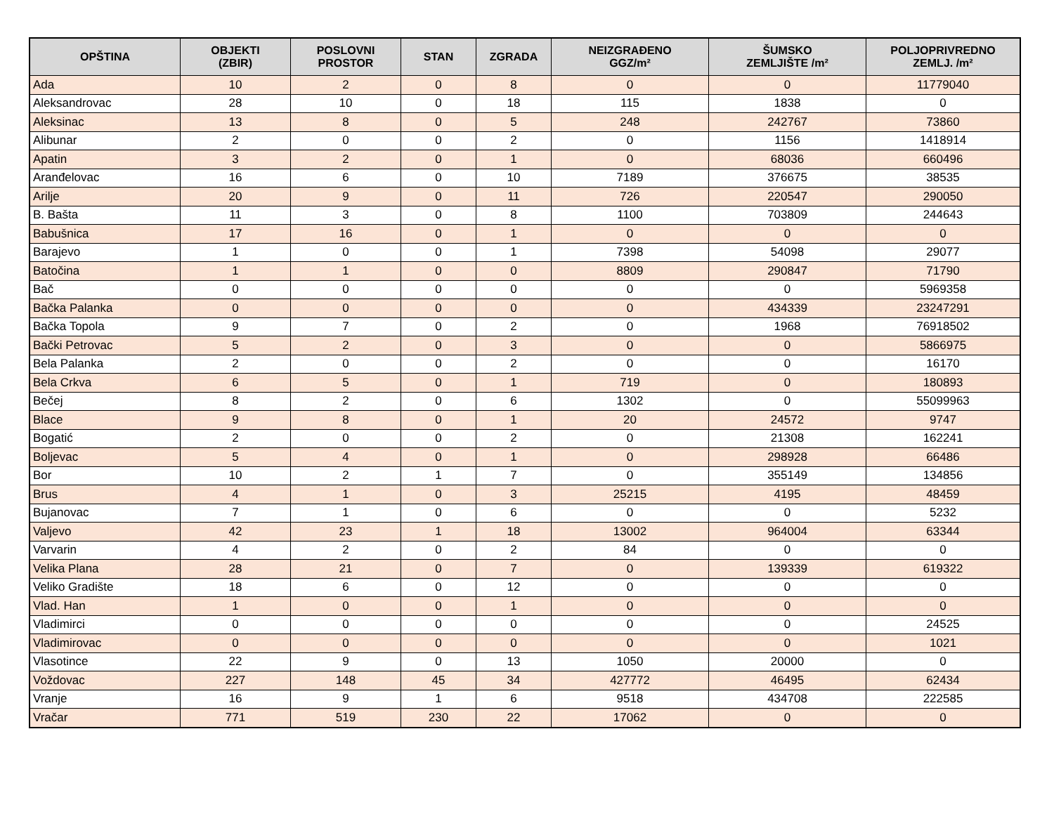| OPŠTINA | OBJEKTI (ZBIR) | POSLOVNI PROSTOR | STAN | ZGRADA | NEIZGRAĐENO GGZ/m² | ŠUMSKO ZEMLJIŠTE /m² | POLJOPRIVREDNO ZEMLJ. /m² |
| --- | --- | --- | --- | --- | --- | --- | --- |
| Ada | 10 | 2 | 0 | 8 | 0 | 0 | 11779040 |
| Aleksandrovac | 28 | 10 | 0 | 18 | 115 | 1838 | 0 |
| Aleksinac | 13 | 8 | 0 | 5 | 248 | 242767 | 73860 |
| Alibunar | 2 | 0 | 0 | 2 | 0 | 1156 | 1418914 |
| Apatin | 3 | 2 | 0 | 1 | 0 | 68036 | 660496 |
| Aranđelovac | 16 | 6 | 0 | 10 | 7189 | 376675 | 38535 |
| Arilje | 20 | 9 | 0 | 11 | 726 | 220547 | 290050 |
| B. Bašta | 11 | 3 | 0 | 8 | 1100 | 703809 | 244643 |
| Babušnica | 17 | 16 | 0 | 1 | 0 | 0 | 0 |
| Barajevo | 1 | 0 | 0 | 1 | 7398 | 54098 | 29077 |
| Batočina | 1 | 1 | 0 | 0 | 8809 | 290847 | 71790 |
| Bač | 0 | 0 | 0 | 0 | 0 | 0 | 5969358 |
| Bačka Palanka | 0 | 0 | 0 | 0 | 0 | 434339 | 23247291 |
| Bačka Topola | 9 | 7 | 0 | 2 | 0 | 1968 | 76918502 |
| Bački Petrovac | 5 | 2 | 0 | 3 | 0 | 0 | 5866975 |
| Bela Palanka | 2 | 0 | 0 | 2 | 0 | 0 | 16170 |
| Bela Crkva | 6 | 5 | 0 | 1 | 719 | 0 | 180893 |
| Bečej | 8 | 2 | 0 | 6 | 1302 | 0 | 55099963 |
| Blace | 9 | 8 | 0 | 1 | 20 | 24572 | 9747 |
| Bogatić | 2 | 0 | 0 | 2 | 0 | 21308 | 162241 |
| Boljevac | 5 | 4 | 0 | 1 | 0 | 298928 | 66486 |
| Bor | 10 | 2 | 1 | 7 | 0 | 355149 | 134856 |
| Brus | 4 | 1 | 0 | 3 | 25215 | 4195 | 48459 |
| Bujanovac | 7 | 1 | 0 | 6 | 0 | 0 | 5232 |
| Valjevo | 42 | 23 | 1 | 18 | 13002 | 964004 | 63344 |
| Varvarin | 4 | 2 | 0 | 2 | 84 | 0 | 0 |
| Velika Plana | 28 | 21 | 0 | 7 | 0 | 139339 | 619322 |
| Veliko Gradište | 18 | 6 | 0 | 12 | 0 | 0 | 0 |
| Vlad. Han | 1 | 0 | 0 | 1 | 0 | 0 | 0 |
| Vladimirci | 0 | 0 | 0 | 0 | 0 | 0 | 24525 |
| Vladimirovac | 0 | 0 | 0 | 0 | 0 | 0 | 1021 |
| Vlasotince | 22 | 9 | 0 | 13 | 1050 | 20000 | 0 |
| Voždovac | 227 | 148 | 45 | 34 | 427772 | 46495 | 62434 |
| Vranje | 16 | 9 | 1 | 6 | 9518 | 434708 | 222585 |
| Vračar | 771 | 519 | 230 | 22 | 17062 | 0 | 0 |